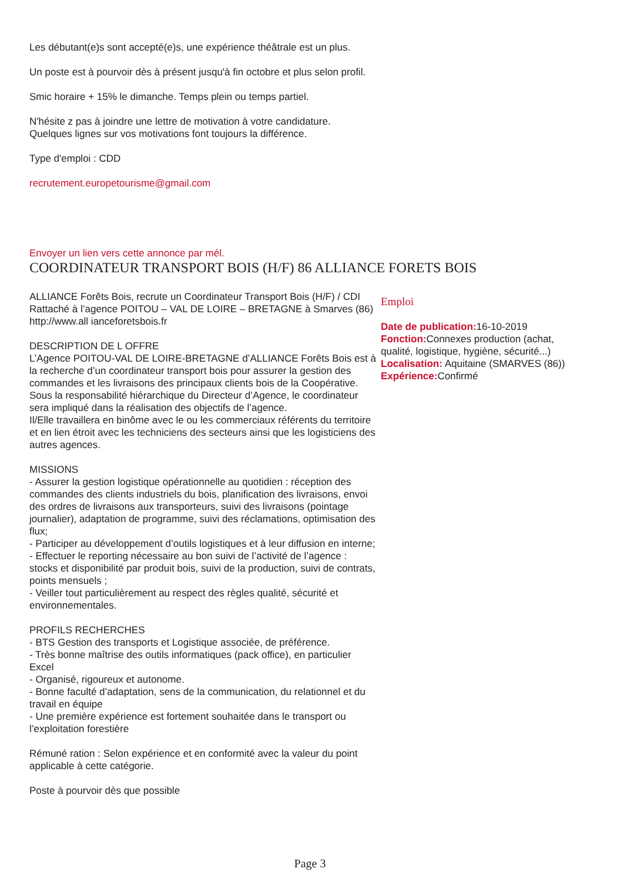Les débutant(e)s sont accepté(e)s, une expérience théâtrale est un plus.
Un poste est à pourvoir dès à présent jusqu'à fin octobre et plus selon profil.
Smic horaire + 15% le dimanche. Temps plein ou temps partiel.
N'hésite z pas à joindre une lettre de motivation à votre candidature. Quelques lignes sur vos motivations font toujours la différence.
Type d'emploi : CDD
recrutement.europetourisme@gmail.com
Envoyer un lien vers cette annonce par mél.
COORDINATEUR TRANSPORT BOIS (H/F) 86 ALLIANCE FORETS BOIS
ALLIANCE Forêts Bois, recrute un Coordinateur Transport Bois (H/F) / CDI
Rattaché à l’agence POITOU – VAL DE LOIRE – BRETAGNE à Smarves (86)
http://www.all ianceforetsbois.fr
DESCRIPTION DE L OFFRE
L’Agence POITOU-VAL DE LOIRE-BRETAGNE d’ALLIANCE Forêts Bois est à la recherche d’un coordinateur transport bois pour assurer la gestion des commandes et les livraisons des principaux clients bois de la Coopérative.
Sous la responsabilité hiérarchique du Directeur d’Agence, le coordinateur sera impliqué dans la réalisation des objectifs de l’agence.
Il/Elle travaillera en binôme avec le ou les commerciaux référents du territoire et en lien étroit avec les techniciens des secteurs ainsi que les logisticiens des autres agences.
MISSIONS
- Assurer la gestion logistique opérationnelle au quotidien : réception des commandes des clients industriels du bois, planification des livraisons, envoi des ordres de livraisons aux transporteurs, suivi des livraisons (pointage journalier), adaptation de programme, suivi des réclamations, optimisation des flux;
- Participer au développement d’outils logistiques et à leur diffusion en interne;
- Effectuer le reporting nécessaire au bon suivi de l’activité de l’agence : stocks et disponibilité par produit bois, suivi de la production, suivi de contrats, points mensuels ;
- Veiller tout particulièrement au respect des règles qualité, sécurité et environnementales.
PROFILS RECHERCHES
- BTS Gestion des transports et Logistique associée, de préférence.
- Très bonne maîtrise des outils informatiques (pack office), en particulier Excel
- Organisé, rigoureux et autonome.
- Bonne faculté d’adaptation, sens de la communication, du relationnel et du travail en équipe
- Une première expérience est fortement souhaitée dans le transport ou l’exploitation forestière
Rémuné ration : Selon expérience et en conformité avec la valeur du point applicable à cette catégorie.
Poste à pourvoir dès que possible
Emploi
Date de publication: 16-10-2019
Fonction: Connexes production (achat, qualité, logistique, hygiène, sécurité...)
Localisation: Aquitaine (SMARVES (86))
Expérience: Confirmé
Page 3